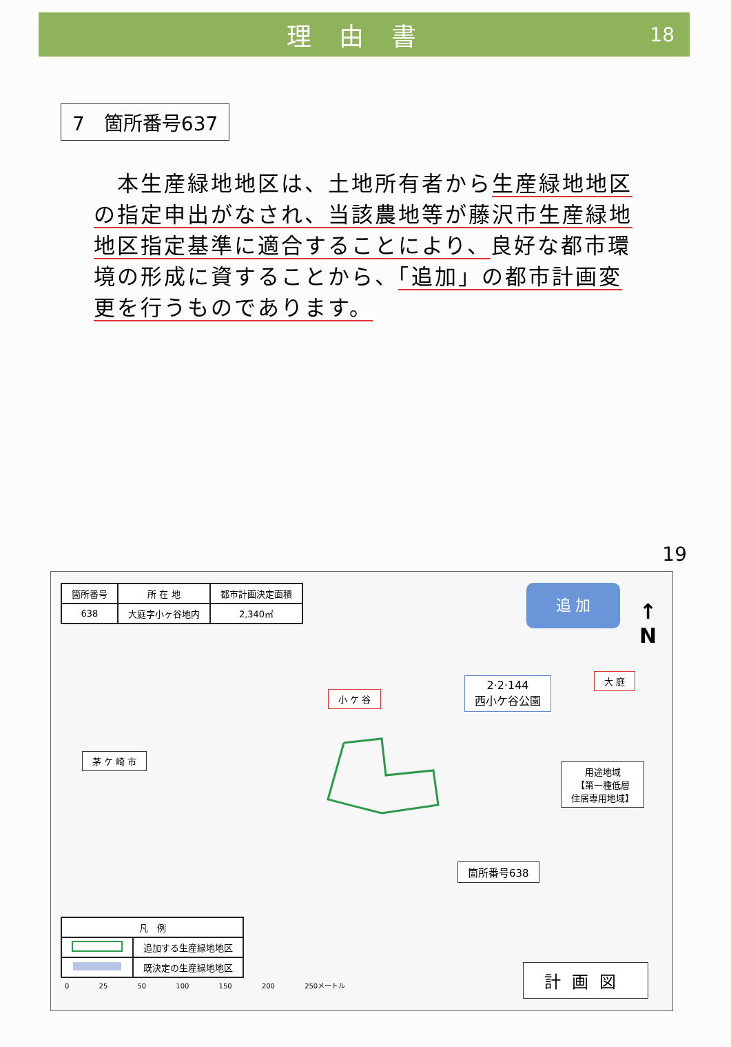理由書
18
7　箇所番号637
　本生産緑地地区は、土地所有者から生産緑地地区の指定申出がなされ、当該農地等が藤沢市生産緑地地区指定基準に適合することにより、良好な都市環境の形成に資することから、「追加」の都市計画変更を行うものであります。
19
| 箇所番号 | 所 在 地 | 都市計画決定面積 |
| --- | --- | --- |
| 638 | 大庭字小ヶ谷地内 | 2,340㎡ |
追 加
↑
N
小 ケ 谷
大 庭
2·2·144
西小ケ谷公園
茅 ケ 崎 市
用途地域
【第一種低層
住居専用地域】
箇所番号638
| 凡 例 | |
| --- | --- |
| | 追加する生産緑地地区 |
| | 既決定の生産緑地地区 |
0 25 50 100 150 200 250メートル
計画図